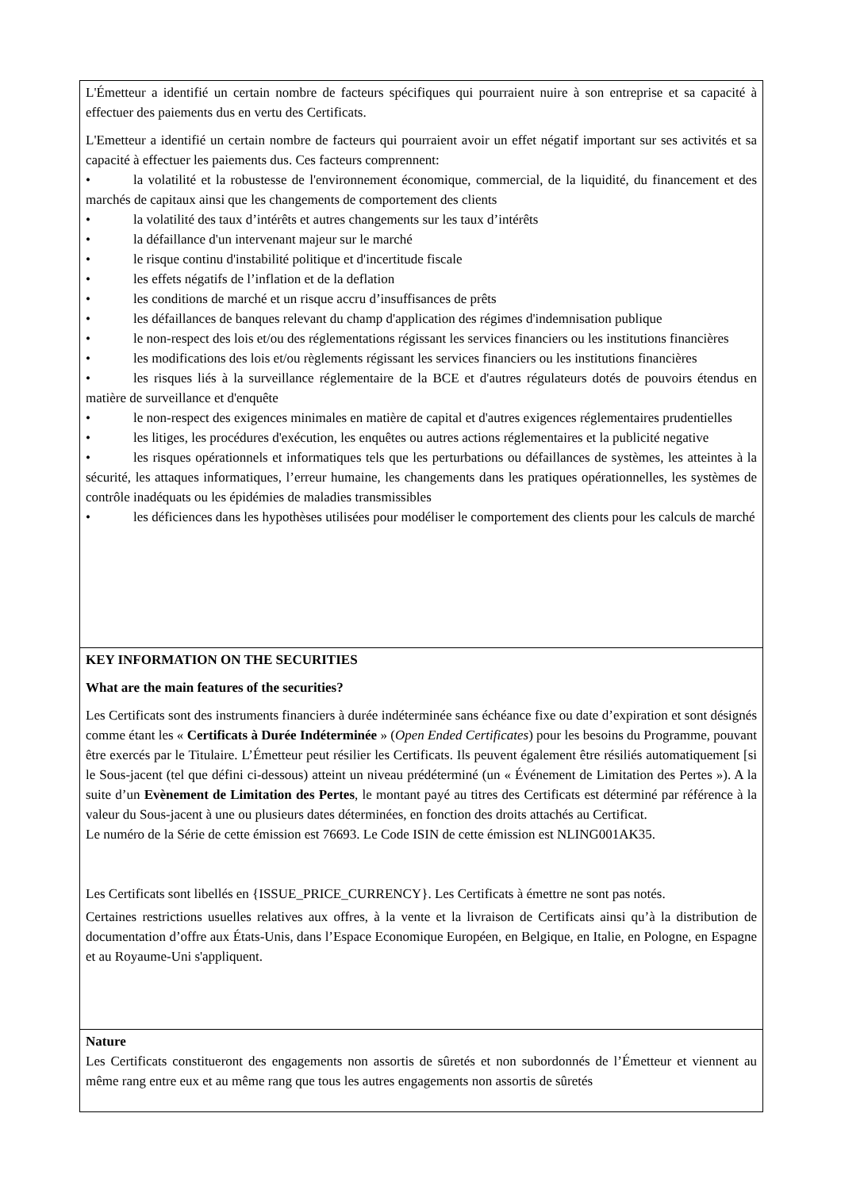L'Émetteur a identifié un certain nombre de facteurs spécifiques qui pourraient nuire à son entreprise et sa capacité à effectuer des paiements dus en vertu des Certificats.
L'Emetteur a identifié un certain nombre de facteurs qui pourraient avoir un effet négatif important sur ses activités et sa capacité à effectuer les paiements dus. Ces facteurs comprennent:
• la volatilité et la robustesse de l'environnement économique, commercial, de la liquidité, du financement et des marchés de capitaux ainsi que les changements de comportement des clients
• la volatilité des taux d’intérêts et autres changements sur les taux d’intérêts
• la défaillance d'un intervenant majeur sur le marché
• le risque continu d'instabilité politique et d'incertitude fiscale
• les effets négatifs de l’inflation et de la deflation
• les conditions de marché et un risque accru d’insuffisances de prêts
• les défaillances de banques relevant du champ d'application des régimes d'indemnisation publique
• le non-respect des lois et/ou des réglementations régissant les services financiers ou les institutions financières
• les modifications des lois et/ou règlements régissant les services financiers ou les institutions financières
• les risques liés à la surveillance réglementaire de la BCE et d'autres régulateurs dotés de pouvoirs étendus en matière de surveillance et d'enquête
• le non-respect des exigences minimales en matière de capital et d'autres exigences réglementaires prudentielles
• les litiges, les procédures d'exécution, les enquêtes ou autres actions réglementaires et la publicité negative
• les risques opérationnels et informatiques tels que les perturbations ou défaillances de systèmes, les atteintes à la sécurité, les attaques informatiques, l’erreur humaine, les changements dans les pratiques opérationnelles, les systèmes de contrôle inadéquats ou les épidémies de maladies transmissibles
• les déficiences dans les hypothèses utilisées pour modéliser le comportement des clients pour les calculs de marché
KEY INFORMATION ON THE SECURITIES
What are the main features of the securities?
Les Certificats sont des instruments financiers à durée indéterminée sans échéance fixe ou date d’expiration et sont désignés comme étant les « Certificats à Durée Indéterminée » (Open Ended Certificates) pour les besoins du Programme, pouvant être exercés par le Titulaire. L’Émetteur peut résilier les Certificats. Ils peuvent également être résiliés automatiquement [si le Sous-jacent (tel que défini ci-dessous) atteint un niveau prédéterminé (un « Événement de Limitation des Pertes »). A la suite d’un Evènement de Limitation des Pertes, le montant payé au titres des Certificats est déterminé par référence à la valeur du Sous-jacent à une ou plusieurs dates déterminées, en fonction des droits attachés au Certificat.
Le numéro de la Série de cette émission est 76693. Le Code ISIN de cette émission est NLING001AK35.
Les Certificats sont libellés en {ISSUE_PRICE_CURRENCY}. Les Certificats à émettre ne sont pas notés.
Certaines restrictions usuelles relatives aux offres, à la vente et la livraison de Certificats ainsi qu’à la distribution de documentation d’offre aux États-Unis, dans l’Espace Economique Européen, en Belgique, en Italie, en Pologne, en Espagne et au Royaume-Uni s'appliquent.
Nature
Les Certificats constitueront des engagements non assortis de sûretés et non subordonnés de l’Émetteur et viennent au même rang entre eux et au même rang que tous les autres engagements non assortis de sûretés